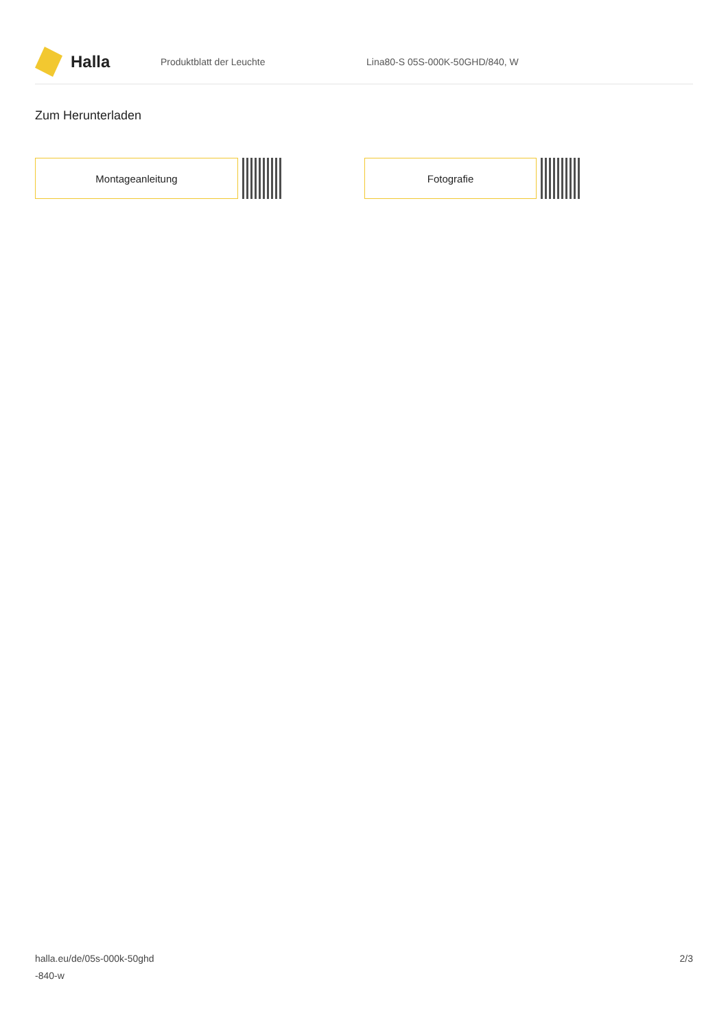Halla
Produktblatt der Leuchte Lina80-S 05S-000K-50GHD/840, W
Zum Herunterladen
Montageanleitung Fotografie
halla.eu/de/05s-000k-50ghd
-840-w
2/3